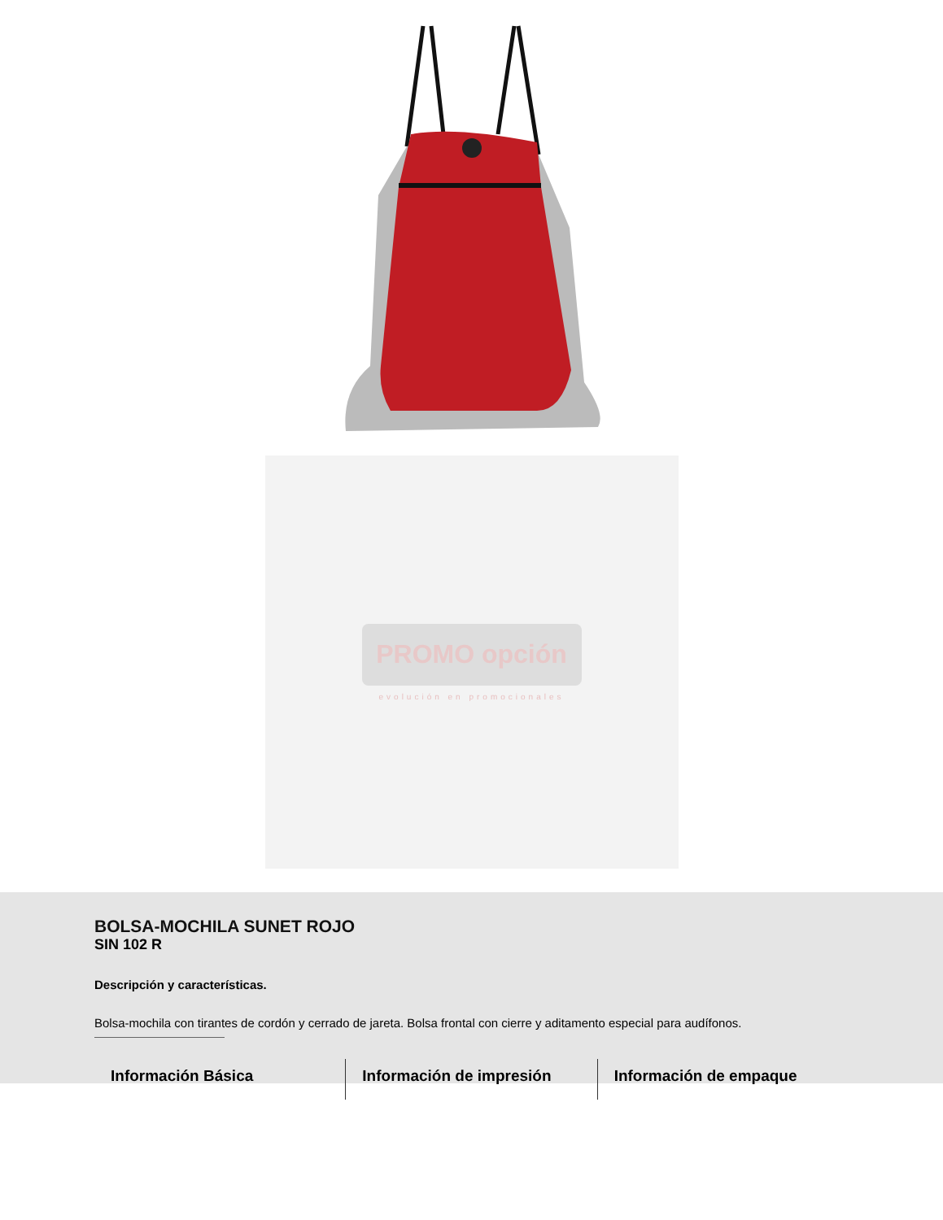PROMO opción
evolución en promocionales
BOLSA-MOCHILA SUNET ROJO
SIN 102 R
Descripción y características.
Bolsa-mochila con tirantes de cordón y cerrado de jareta. Bolsa frontal con cierre y aditamento especial para audífonos.
Información Básica Información de impresión Información de empaque